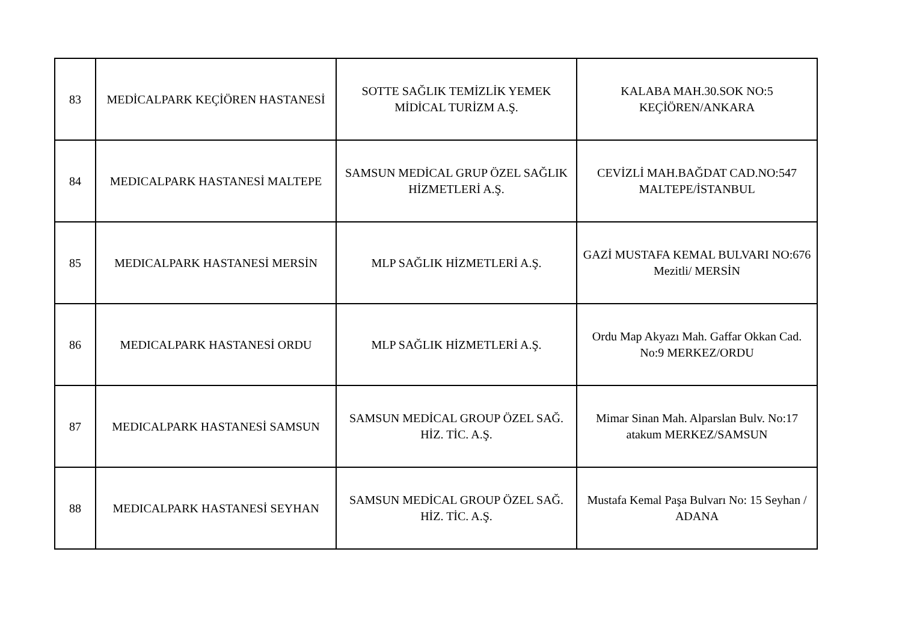| 83 | MEDİCALPARK KEÇİÖREN HASTANESİ | SOTTE SAĞLIK TEMİZLİK YEMEK MİDİCAL TURİZM A.Ş. | KALABA MAH.30.SOK NO:5 KEÇİÖREN/ANKARA |
| 84 | MEDICALPARK HASTANESİ MALTEPE | SAMSUN MEDİCAL GRUP ÖZEL SAĞLIK HİZMETLERİ A.Ş. | CEVİZLİ MAH.BAĞDAT CAD.NO:547 MALTEPE/İSTANBUL |
| 85 | MEDICALPARK HASTANESİ MERSİN | MLP SAĞLIK HİZMETLERİ A.Ş. | GAZİ MUSTAFA KEMAL BULVARI NO:676 Mezitli/ MERSİN |
| 86 | MEDICALPARK HASTANESİ ORDU | MLP SAĞLIK HİZMETLERİ A.Ş. | Ordu Map Akyazı Mah. Gaffar Okkan Cad. No:9 MERKEZ/ORDU |
| 87 | MEDICALPARK HASTANESİ SAMSUN | SAMSUN MEDİCAL GROUP ÖZEL SAĞ. HİZ. TİC. A.Ş. | Mimar Sinan Mah. Alparslan Bulv. No:17 atakum MERKEZ/SAMSUN |
| 88 | MEDICALPARK HASTANESİ SEYHAN | SAMSUN MEDİCAL GROUP ÖZEL SAĞ. HİZ. TİC. A.Ş. | Mustafa Kemal Paşa Bulvarı No: 15 Seyhan / ADANA |